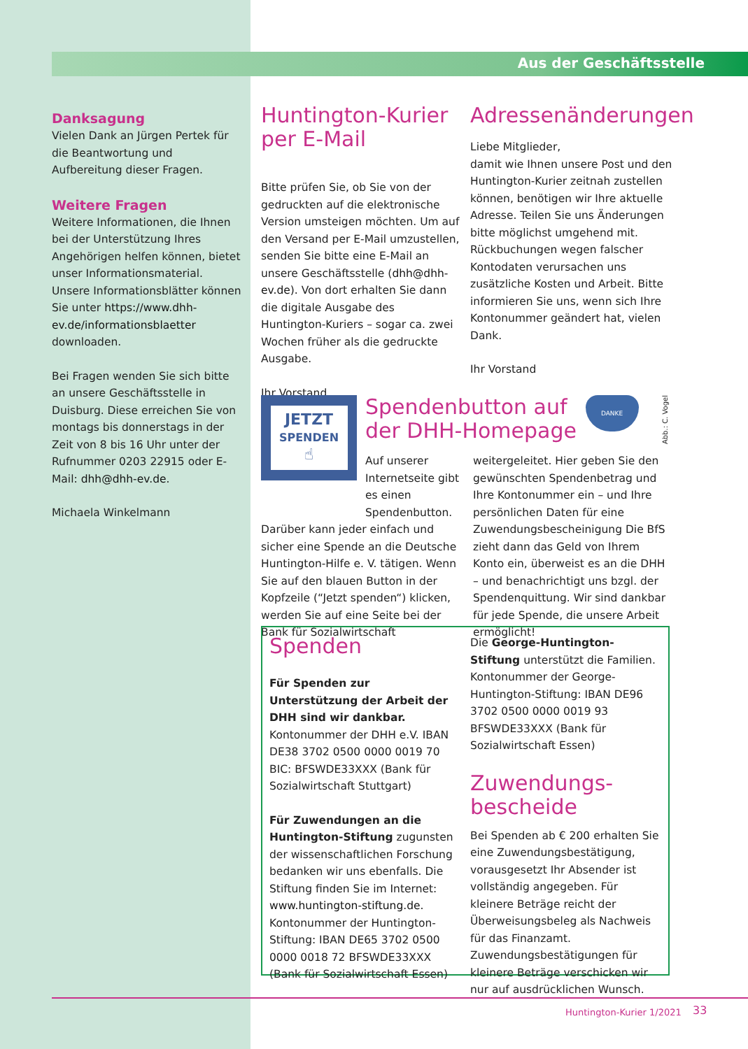Aus der Geschäftsstelle
Danksagung
Vielen Dank an Jürgen Pertek für die Beantwortung und Aufbereitung dieser Fragen.
Weitere Fragen
Weitere Informationen, die Ihnen bei der Unterstützung Ihres Angehörigen helfen können, bietet unser Informationsmaterial. Unsere Informationsblätter können Sie unter https://www.dhh-ev.de/informationsblaetter downloaden.
Bei Fragen wenden Sie sich bitte an unsere Geschäftsstelle in Duisburg. Diese erreichen Sie von montags bis donnerstags in der Zeit von 8 bis 16 Uhr unter der Rufnummer 0203 22915 oder E-Mail: dhh@dhh-ev.de.
Michaela Winkelmann
Huntington-Kurier per E-Mail
Bitte prüfen Sie, ob Sie von der gedruckten auf die elektronische Version umsteigen möchten. Um auf den Versand per E-Mail umzustellen, senden Sie bitte eine E-Mail an unsere Geschäftsstelle (dhh@dhh-ev.de). Von dort erhalten Sie dann die digitale Ausgabe des Huntington-Kuriers – sogar ca. zwei Wochen früher als die gedruckte Ausgabe.
Ihr Vorstand
Adressenänderungen
Liebe Mitglieder,
damit wie Ihnen unsere Post und den Huntington-Kurier zeitnah zustellen können, benötigen wir Ihre aktuelle Adresse. Teilen Sie uns Änderungen bitte möglichst umgehend mit. Rückbuchungen wegen falscher Kontodaten verursachen uns zusätzliche Kosten und Arbeit. Bitte informieren Sie uns, wenn sich Ihre Kontonummer geändert hat, vielen Dank.
Ihr Vorstand
JETZT
SPENDEN
☝
Spendenbutton auf der DHH-Homepage
DANKE
Abb.: C. Vogel
Auf unserer Internetseite gibt es einen Spendenbutton. Darüber kann jeder einfach und sicher eine Spende an die Deutsche Huntington-Hilfe e. V. tätigen. Wenn Sie auf den blauen Button in der Kopfzeile (“Jetzt spenden“) klicken, werden Sie auf eine Seite bei der Bank für Sozialwirtschaft weitergeleitet. Hier geben Sie den gewünschten Spendenbetrag und Ihre Kontonummer ein – und Ihre persönlichen Daten für eine Zuwendungsbescheinigung Die BfS zieht dann das Geld von Ihrem Konto ein, überweist es an die DHH – und benachrichtigt uns bzgl. der Spendenquittung. Wir sind dankbar für jede Spende, die unsere Arbeit ermöglicht!
Spenden
Für Spenden zur Unterstützung der Arbeit der DHH sind wir dankbar. Kontonummer der DHH e.V. IBAN DE38 3702 0500 0000 0019 70 BIC: BFSWDE33XXX (Bank für Sozialwirtschaft Stuttgart)
Für Zuwendungen an die Huntington-Stiftung zugunsten der wissenschaftlichen Forschung bedanken wir uns ebenfalls. Die Stiftung finden Sie im Internet: www.huntington-stiftung.de. Kontonummer der Huntington-Stiftung: IBAN DE65 3702 0500 0000 0018 72 BFSWDE33XXX (Bank für Sozialwirtschaft Essen)
Die George-Huntington-Stiftung unterstützt die Familien. Kontonummer der George-Huntington-Stiftung: IBAN DE96 3702 0500 0000 0019 93 BFSWDE33XXX (Bank für Sozialwirtschaft Essen)
Zuwendungs-
bescheide
Bei Spenden ab € 200 erhalten Sie eine Zuwendungsbestätigung, vorausgesetzt Ihr Absender ist vollständig angegeben. Für kleinere Beträge reicht der Überweisungsbeleg als Nachweis für das Finanzamt. Zuwendungsbestätigungen für kleinere Beträge verschicken wir nur auf ausdrücklichen Wunsch.
Huntington-Kurier 1/2021 33